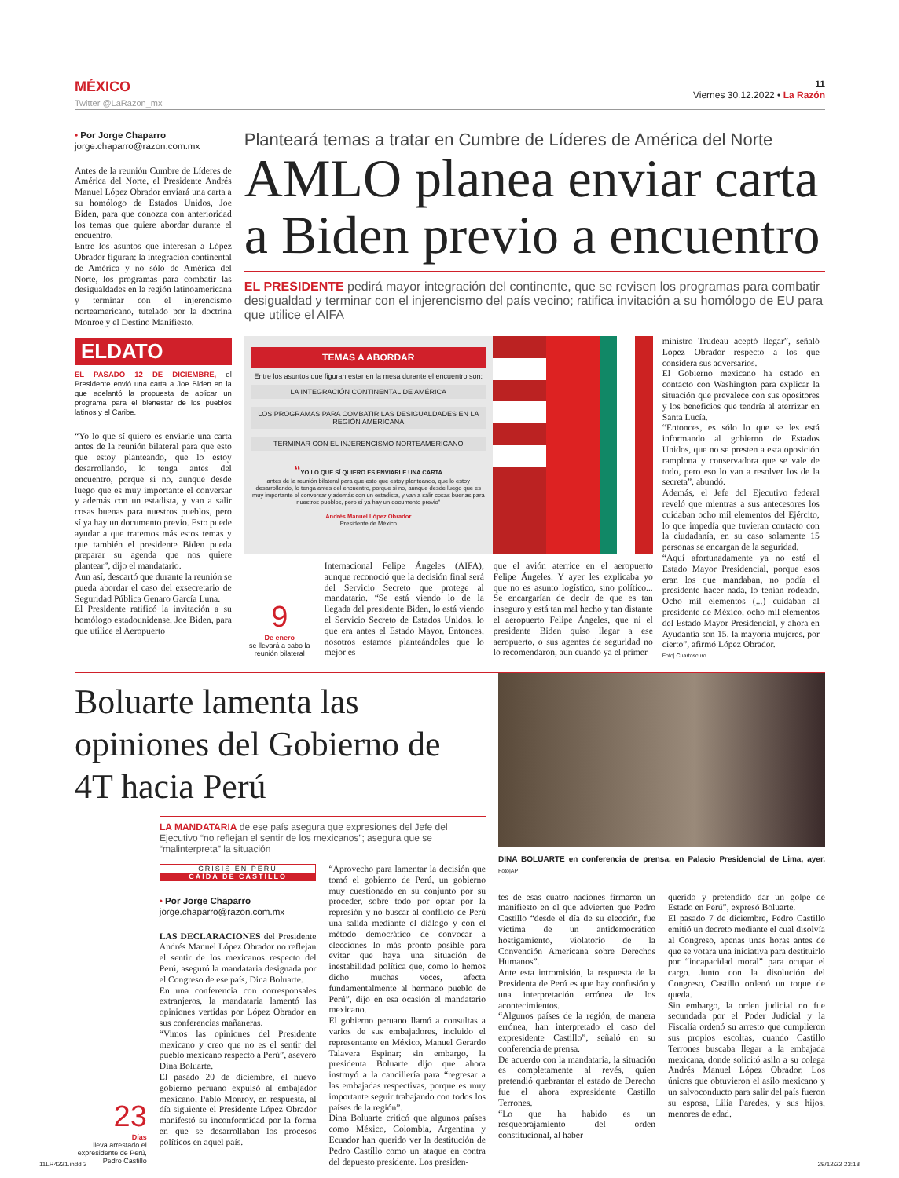MÉXICO
Twitter @LaRazon_mx
11
Viernes 30.12.2022 • La Razón
• Por Jorge Chaparro
jorge.chaparro@razon.com.mx
Antes de la reunión Cumbre de Líderes de América del Norte, el Presidente Andrés Manuel López Obrador enviará una carta a su homólogo de Estados Unidos, Joe Biden, para que conozca con anterioridad los temas que quiere abordar durante el encuentro.
Entre los asuntos que interesan a López Obrador figuran: la integración continental de América y no sólo de América del Norte, los programas para combatir las desigualdades en la región latinoamericana y terminar con el injerencismo norteamericano, tutelado por la doctrina Monroe y el Destino Manifiesto.
ELDATO
EL PASADO 12 DE DICIEMBRE, el Presidente envió una carta a Joe Biden en la que adelantó la propuesta de aplicar un programa para el bienestar de los pueblos latinos y el Caribe.
“Yo lo que sí quiero es enviarle una carta antes de la reunión bilateral para que esto que estoy planteando, que lo estoy desarrollando, lo tenga antes del encuentro, porque si no, aunque desde luego que es muy importante el conversar y además con un estadista, y van a salir cosas buenas para nuestros pueblos, pero sí ya hay un documento previo. Esto puede ayudar a que tratemos más estos temas y que también el presidente Biden pueda preparar su agenda que nos quiere plantear”, dijo el mandatario.
Aun así, descartó que durante la reunión se pueda abordar el caso del exsecretario de Seguridad Pública Genaro García Luna.
El Presidente ratificó la invitación a su homólogo estadounidense, Joe Biden, para que utilice el Aeropuerto
Planteará temas a tratar en Cumbre de Líderes de América del Norte
AMLO planea enviar carta a Biden previo a encuentro
EL PRESIDENTE pedirá mayor integración del continente, que se revisen los programas para combatir desigualdad y terminar con el injerencismo del país vecino; ratifica invitación a su homólogo de EU para que utilice el AIFA
TEMAS A ABORDAR
Entre los asuntos que figuran estar en la mesa durante el encuentro son:
LA INTEGRACIÓN CONTINENTAL DE AMÉRICA
LOS PROGRAMAS PARA COMBATIR LAS DESIGUALDADES EN LA REGIÓN AMERICANA
TERMINAR CON EL INJERENCISMO NORTEAMERICANO
“YO LO QUE SÍ QUIERO ES ENVIARLE UNA CARTA
antes de la reunión bilateral para que esto que estoy planteando, que lo estoy desarrollando, lo tenga antes del encuentro, porque si no, aunque desde luego que es muy importante el conversar y además con un estadista, y van a salir cosas buenas para nuestros pueblos, pero sí ya hay un documento previo”
Andrés Manuel López Obrador
Presidente de México
9
De enero
se llevará a cabo la reunión bilateral
Internacional Felipe Ángeles (AIFA), aunque reconoció que la decisión final será del Servicio Secreto que protege al mandatario. “Se está viendo lo de la llegada del presidente Biden, lo está viendo el Servicio Secreto de Estados Unidos, lo que era antes el Estado Mayor. Entonces, nosotros estamos planteándoles que lo mejor es
que el avión aterrice en el aeropuerto Felipe Ángeles. Y ayer les explicaba yo que no es asunto logístico, sino político... Se encargarían de decir de que es tan inseguro y está tan mal hecho y tan distante el aeropuerto Felipe Ángeles, que ni el presidente Biden quiso llegar a ese aeropuerto, o sus agentes de seguridad no lo recomendaron, aun cuando ya el primer
ministro Trudeau aceptó llegar”, señaló López Obrador respecto a los que considera sus adversarios.
El Gobierno mexicano ha estado en contacto con Washington para explicar la situación que prevalece con sus opositores y los beneficios que tendría al aterrizar en Santa Lucía.
“Entonces, es sólo lo que se les está informando al gobierno de Estados Unidos, que no se presten a esta oposición ramplona y conservadora que se vale de todo, pero eso lo van a resolver los de la secreta”, abundó.
Además, el Jefe del Ejecutivo federal reveló que mientras a sus antecesores los cuidaban ocho mil elementos del Ejército, lo que impedía que tuvieran contacto con la ciudadanía, en su caso solamente 15 personas se encargan de la seguridad.
“Aquí afortunadamente ya no está el Estado Mayor Presidencial, porque esos eran los que mandaban, no podía el presidente hacer nada, lo tenían rodeado. Ocho mil elementos (...) cuidaban al presidente de México, ocho mil elementos del Estado Mayor Presidencial, y ahora en Ayudantía son 15, la mayoría mujeres, por cierto”, afirmó López Obrador.
Foto| Cuartoscuro
Boluarte lamenta las opiniones del Gobierno de 4T hacia Perú
LA MANDATARIA de ese país asegura que expresiones del Jefe del Ejecutivo “no reflejan el sentir de los mexicanos”; asegura que se “malinterpreta” la situación
23
Días
lleva arrestado el expresidente de Perú, Pedro Castillo
CRISIS EN PERÚ
CAÍDA DE CASTILLO
• Por Jorge Chaparro
jorge.chaparro@razon.com.mx
LAS DECLARACIONES del Presidente Andrés Manuel López Obrador no reflejan el sentir de los mexicanos respecto del Perú, aseguró la mandataria designada por el Congreso de ese país, Dina Boluarte.
En una conferencia con corresponsales extranjeros, la mandataria lamentó las opiniones vertidas por López Obrador en sus conferencias mañaneras.
“Vimos las opiniones del Presidente mexicano y creo que no es el sentir del pueblo mexicano respecto a Perú”, aseveró Dina Boluarte.
El pasado 20 de diciembre, el nuevo gobierno peruano expulsó al embajador mexicano, Pablo Monroy, en respuesta, al día siguiente el Presidente López Obrador manifestó su inconformidad por la forma en que se desarrollaban los procesos políticos en aquel país.
“Aprovecho para lamentar la decisión que tomó el gobierno de Perú, un gobierno muy cuestionado en su conjunto por su proceder, sobre todo por optar por la represión y no buscar al conflicto de Perú una salida mediante el diálogo y con el método democrático de convocar a elecciones lo más pronto posible para evitar que haya una situación de inestabilidad política que, como lo hemos dicho muchas veces, afecta fundamentalmente al hermano pueblo de Perú”, dijo en esa ocasión el mandatario mexicano.
El gobierno peruano llamó a consultas a varios de sus embajadores, incluido el representante en México, Manuel Gerardo Talavera Espinar; sin embargo, la presidenta Boluarte dijo que ahora instruyó a la cancillería para “regresar a las embajadas respectivas, porque es muy importante seguir trabajando con todos los países de la región”.
Dina Boluarte criticó que algunos países como México, Colombia, Argentina y Ecuador han querido ver la destitución de Pedro Castillo como un ataque en contra del depuesto presidente. Los presiden-
DINA BOLUARTE en conferencia de prensa, en Palacio Presidencial de Lima, ayer. Foto|AP
tes de esas cuatro naciones firmaron un manifiesto en el que advierten que Pedro Castillo “desde el día de su elección, fue víctima de un antidemocrático hostigamiento, violatorio de la Convención Americana sobre Derechos Humanos”.
Ante esta intromisión, la respuesta de la Presidenta de Perú es que hay confusión y una interpretación errónea de los acontecimientos.
“Algunos países de la región, de manera errónea, han interpretado el caso del expresidente Castillo”, señaló en su conferencia de prensa.
De acuerdo con la mandataria, la situación es completamente al revés, quien pretendió quebrantar el estado de Derecho fue el ahora expresidente Castillo Terrones.
“Lo que ha habido es un resquebrajamiento del orden constitucional, al haber
querido y pretendido dar un golpe de Estado en Perú”, expresó Boluarte.
El pasado 7 de diciembre, Pedro Castillo emitió un decreto mediante el cual disolvía al Congreso, apenas unas horas antes de que se votara una iniciativa para destituirlo por “incapacidad moral” para ocupar el cargo. Junto con la disolución del Congreso, Castillo ordenó un toque de queda.
Sin embargo, la orden judicial no fue secundada por el Poder Judicial y la Fiscalía ordenó su arresto que cumplieron sus propios escoltas, cuando Castillo Terrones buscaba llegar a la embajada mexicana, donde solicitó asilo a su colega Andrés Manuel López Obrador. Los únicos que obtuvieron el asilo mexicano y un salvoconducto para salir del país fueron su esposa, Lilia Paredes, y sus hijos, menores de edad.
11LR4221.indd 3 29/12/22 23:18